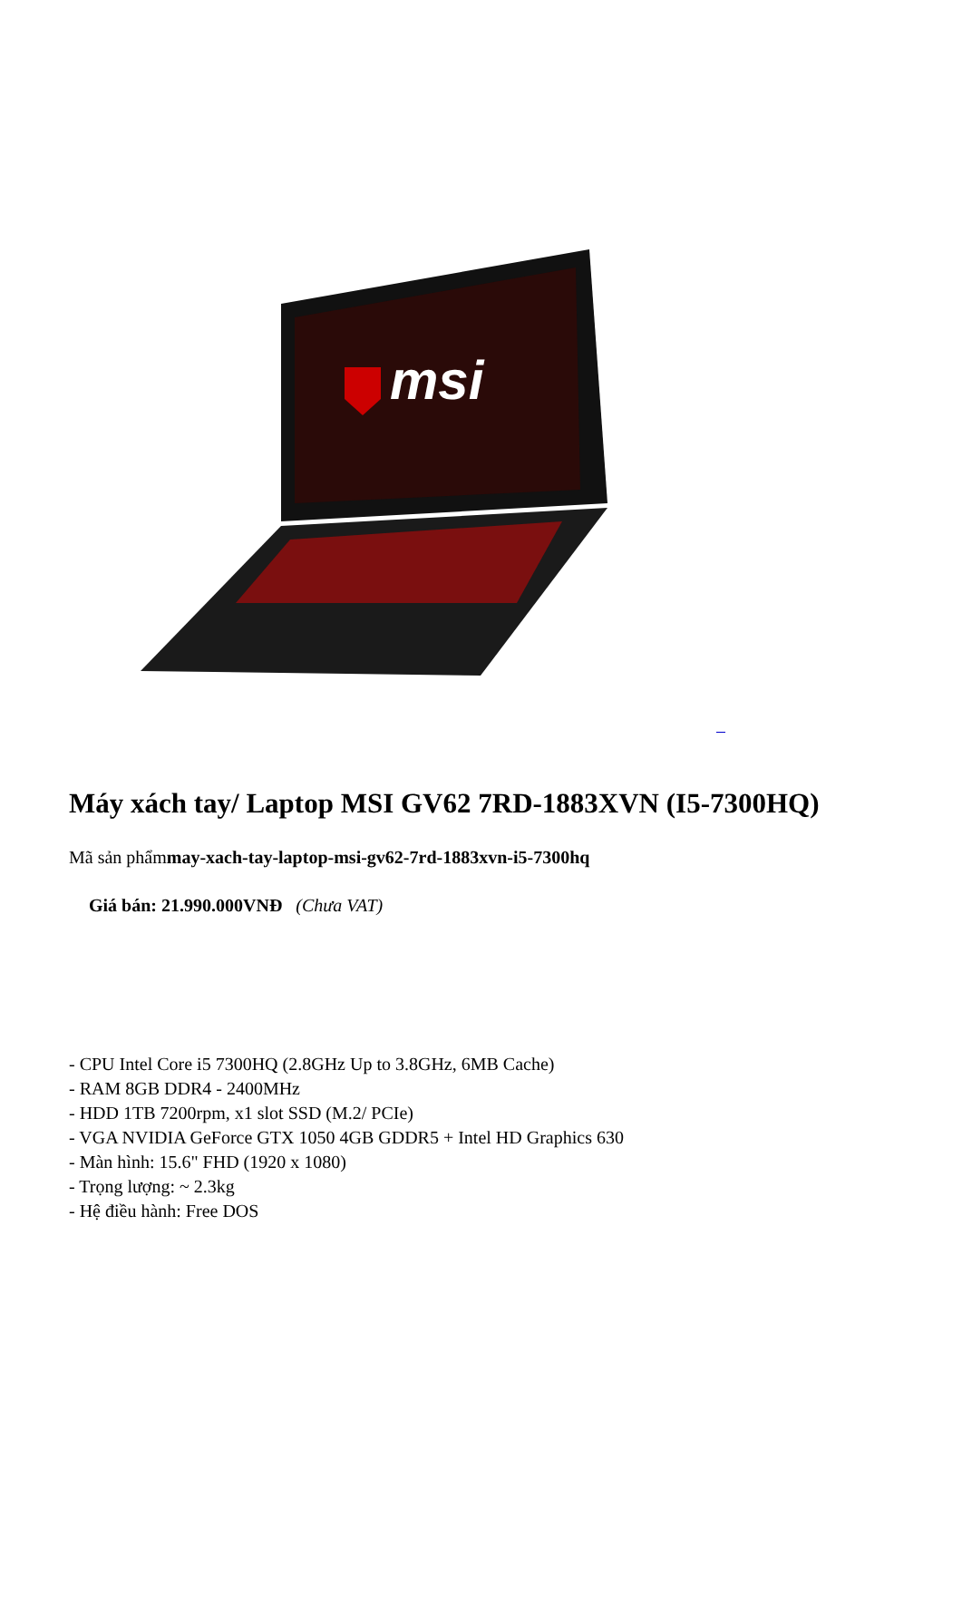msi
Máy xách tay/ Laptop MSI GV62 7RD-1883XVN (I5-7300HQ)
Mã sản phẩmmay-xach-tay-laptop-msi-gv62-7rd-1883xvn-i5-7300hq
Giá bán: 21.990.000VNĐ (Chưa VAT)
- CPU Intel Core i5 7300HQ (2.8GHz Up to 3.8GHz, 6MB Cache)
- RAM 8GB DDR4 - 2400MHz
- HDD 1TB 7200rpm, x1 slot SSD (M.2/ PCIe)
- VGA NVIDIA GeForce GTX 1050 4GB GDDR5 + Intel HD Graphics 630
- Màn hình: 15.6" FHD (1920 x 1080)
- Trọng lượng: ~ 2.3kg
- Hệ điều hành: Free DOS